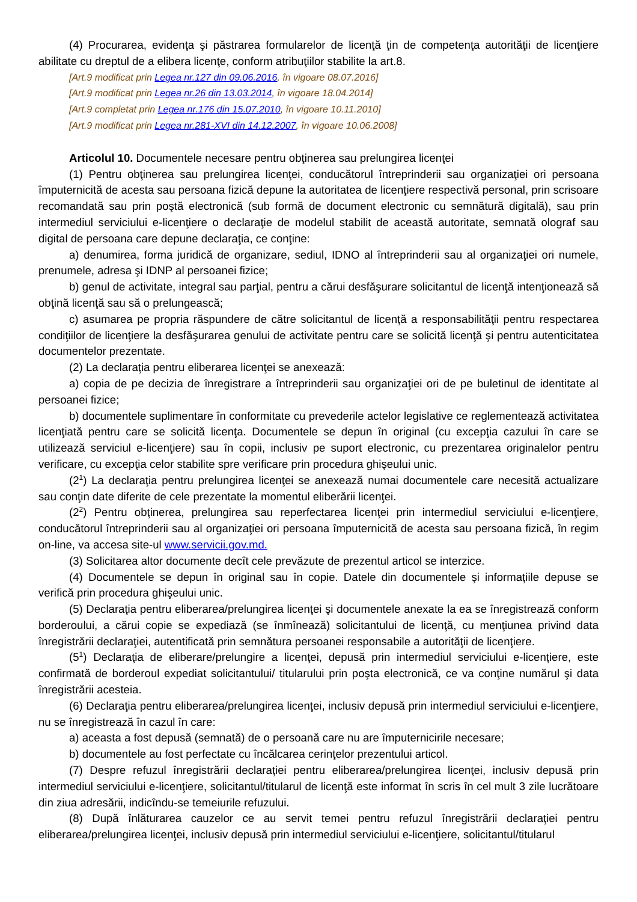(4) Procurarea, evidenţa şi păstrarea formularelor de licenţă ţin de competenţa autorităţii de licenţiere abilitate cu dreptul de a elibera licenţe, conform atribuţiilor stabilite la art.8.
[Art.9 modificat prin Legea nr.127 din 09.06.2016, în vigoare 08.07.2016]
[Art.9 modificat prin Legea nr.26 din 13.03.2014, în vigoare 18.04.2014]
[Art.9 completat prin Legea nr.176 din 15.07.2010, în vigoare 10.11.2010]
[Art.9 modificat prin Legea nr.281-XVI din 14.12.2007, în vigoare 10.06.2008]
Articolul 10. Documentele necesare pentru obţinerea sau prelungirea licenţei
(1) Pentru obţinerea sau prelungirea licenţei, conducătorul întreprinderii sau organizaţiei ori persoana împuternicită de acesta sau persoana fizică depune la autoritatea de licenţiere respectivă personal, prin scrisoare recomandată sau prin poştă electronică (sub formă de document electronic cu semnătură digitală), sau prin intermediul serviciului e-licenţiere o declaraţie de modelul stabilit de această autoritate, semnată olograf sau digital de persoana care depune declaraţia, ce conţine:
a) denumirea, forma juridică de organizare, sediul, IDNO al întreprinderii sau al organizaţiei ori numele, prenumele, adresa şi IDNP al persoanei fizice;
b) genul de activitate, integral sau parţial, pentru a cărui desfăşurare solicitantul de licenţă intenţionează să obţină licenţă sau să o prelungească;
c) asumarea pe propria răspundere de către solicitantul de licenţă a responsabilităţii pentru respectarea condiţiilor de licenţiere la desfăşurarea genului de activitate pentru care se solicită licenţă şi pentru autenticitatea documentelor prezentate.
(2) La declaraţia pentru eliberarea licenţei se anexează:
a) copia de pe decizia de înregistrare a întreprinderii sau organizaţiei ori de pe buletinul de identitate al persoanei fizice;
b) documentele suplimentare în conformitate cu prevederile actelor legislative ce reglementează activitatea licenţiată pentru care se solicită licenţa. Documentele se depun în original (cu excepţia cazului în care se utilizează serviciul e-licenţiere) sau în copii, inclusiv pe suport electronic, cu prezentarea originalelor pentru verificare, cu excepţia celor stabilite spre verificare prin procedura ghişeului unic.
(2<sup>1</sup>) La declaraţia pentru prelungirea licenţei se anexează numai documentele care necesită actualizare sau conţin date diferite de cele prezentate la momentul eliberării licenţei.
(2<sup>2</sup>) Pentru obţinerea, prelungirea sau reperfectarea licenţei prin intermediul serviciului e-licenţiere, conducătorul întreprinderii sau al organizaţiei ori persoana împuternicită de acesta sau persoana fizică, în regim on-line, va accesa site-ul www.servicii.gov.md.
(3) Solicitarea altor documente decît cele prevăzute de prezentul articol se interzice.
(4) Documentele se depun în original sau în copie. Datele din documentele şi informaţiile depuse se verifică prin procedura ghişeului unic.
(5) Declaraţia pentru eliberarea/prelungirea licenţei şi documentele anexate la ea se înregistrează conform borderoului, a cărui copie se expediază (se înmînează) solicitantului de licenţă, cu menţiunea privind data înregistrării declaraţiei, autentificată prin semnătura persoanei responsabile a autorităţii de licenţiere.
(5<sup>1</sup>) Declaraţia de eliberare/prelungire a licenţei, depusă prin intermediul serviciului e-licenţiere, este confirmată de borderoul expediat solicitantului/ titularului prin poşta electronică, ce va conţine numărul şi data înregistrării acesteia.
(6) Declaraţia pentru eliberarea/prelungirea licenţei, inclusiv depusă prin intermediul serviciului e-licenţiere, nu se înregistrează în cazul în care:
a) aceasta a fost depusă (semnată) de o persoană care nu are împuternicirile necesare;
b) documentele au fost perfectate cu încălcarea cerinţelor prezentului articol.
(7) Despre refuzul înregistrării declaraţiei pentru eliberarea/prelungirea licenţei, inclusiv depusă prin intermediul serviciului e-licenţiere, solicitantul/titularul de licenţă este informat în scris în cel mult 3 zile lucrătoare din ziua adresării, indicîndu-se temeiurile refuzului.
(8) După înlăturarea cauzelor ce au servit temei pentru refuzul înregistrării declaraţiei pentru eliberarea/prelungirea licenţei, inclusiv depusă prin intermediul serviciului e-licenţiere, solicitantul/titularul